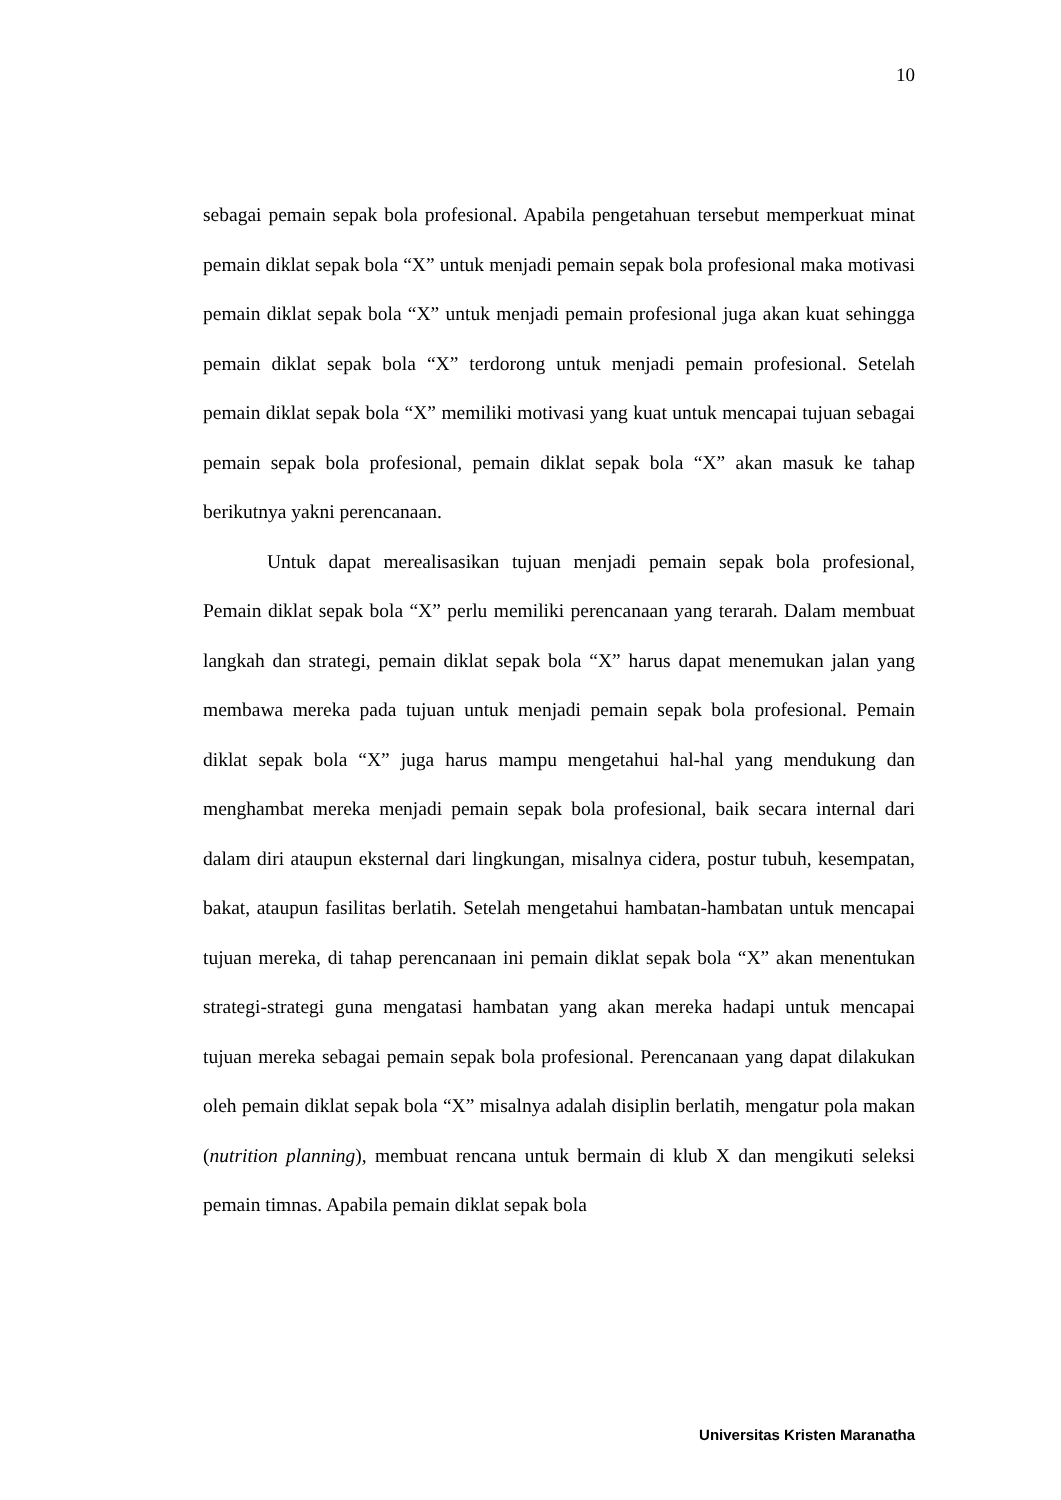10
sebagai pemain sepak bola profesional. Apabila pengetahuan tersebut memperkuat minat pemain diklat sepak bola “X” untuk menjadi pemain sepak bola profesional maka motivasi pemain diklat sepak bola “X” untuk menjadi pemain profesional juga akan kuat sehingga pemain diklat sepak bola “X” terdorong untuk menjadi pemain profesional. Setelah pemain diklat sepak bola “X” memiliki motivasi yang kuat untuk mencapai tujuan sebagai pemain sepak bola profesional, pemain diklat sepak bola “X” akan masuk ke tahap berikutnya yakni perencanaan.
Untuk dapat merealisasikan tujuan menjadi pemain sepak bola profesional, Pemain diklat sepak bola “X” perlu memiliki perencanaan yang terarah. Dalam membuat langkah dan strategi, pemain diklat sepak bola “X” harus dapat menemukan jalan yang membawa mereka pada tujuan untuk menjadi pemain sepak bola profesional. Pemain diklat sepak bola “X” juga harus mampu mengetahui hal-hal yang mendukung dan menghambat mereka menjadi pemain sepak bola profesional, baik secara internal dari dalam diri ataupun eksternal dari lingkungan, misalnya cidera, postur tubuh, kesempatan, bakat, ataupun fasilitas berlatih. Setelah mengetahui hambatan-hambatan untuk mencapai tujuan mereka, di tahap perencanaan ini pemain diklat sepak bola “X” akan menentukan strategi-strategi guna mengatasi hambatan yang akan mereka hadapi untuk mencapai tujuan mereka sebagai pemain sepak bola profesional. Perencanaan yang dapat dilakukan oleh pemain diklat sepak bola “X” misalnya adalah disiplin berlatih, mengatur pola makan (nutrition planning), membuat rencana untuk bermain di klub X dan mengikuti seleksi pemain timnas. Apabila pemain diklat sepak bola
Universitas Kristen Maranatha